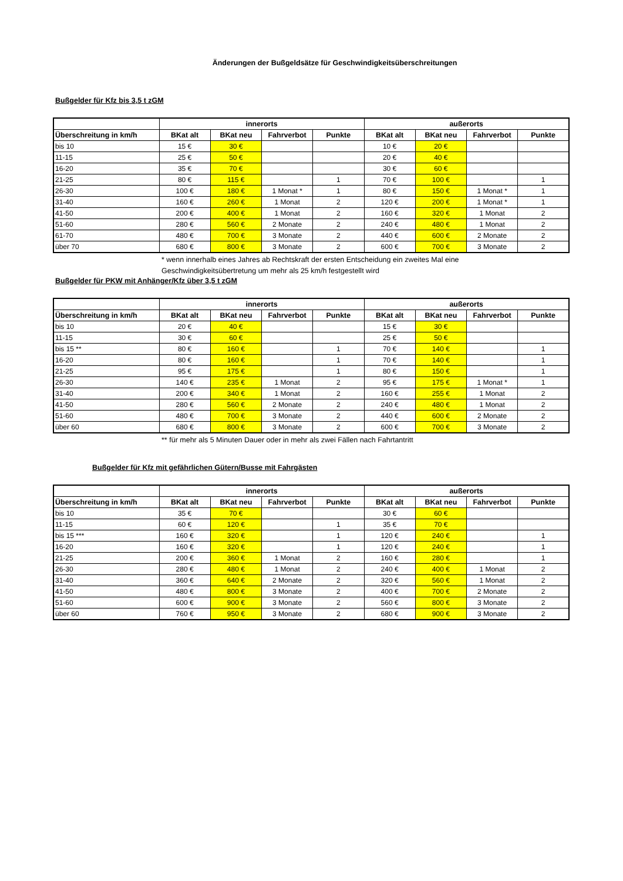Änderungen der Bußgeldsätze für Geschwindigkeitsüberschreitungen
Bußgelder für Kfz bis 3,5 t zGM
| | innerorts | | | | außerorts | | | |
| --- | --- | --- | --- | --- | --- | --- | --- | --- |
| Überschreitung in km/h | BKat alt | BKat neu | Fahrverbot | Punkte | BKat alt | BKat neu | Fahrverbot | Punkte |
| bis 10 | 15 € | 30 € | | | 10 € | 20 € | | |
| 11-15 | 25 € | 50 € | | | 20 € | 40 € | | |
| 16-20 | 35 € | 70 € | | | 30 € | 60 € | | |
| 21-25 | 80 € | 115 € | | 1 | 70 € | 100 € | | 1 |
| 26-30 | 100 € | 180 € | 1 Monat * | 1 | 80 € | 150 € | 1 Monat * | 1 |
| 31-40 | 160 € | 260 € | 1 Monat | 2 | 120 € | 200 € | 1 Monat * | 1 |
| 41-50 | 200 € | 400 € | 1 Monat | 2 | 160 € | 320 € | 1 Monat | 2 |
| 51-60 | 280 € | 560 € | 2 Monate | 2 | 240 € | 480 € | 1 Monat | 2 |
| 61-70 | 480 € | 700 € | 3 Monate | 2 | 440 € | 600 € | 2 Monate | 2 |
| über 70 | 680 € | 800 € | 3 Monate | 2 | 600 € | 700 € | 3 Monate | 2 |
* wenn innerhalb eines Jahres ab Rechtskraft der ersten Entscheidung ein zweites Mal eine
Geschwindigkeitsübertretung um mehr als 25 km/h festgestellt wird
Bußgelder für PKW mit Anhänger/Kfz über 3,5 t zGM
| | innerorts | | | | außerorts | | | |
| --- | --- | --- | --- | --- | --- | --- | --- | --- |
| Überschreitung in km/h | BKat alt | BKat neu | Fahrverbot | Punkte | BKat alt | BKat neu | Fahrverbot | Punkte |
| bis 10 | 20 € | 40 € | | | 15 € | 30 € | | |
| 11-15 | 30 € | 60 € | | | 25 € | 50 € | | |
| bis 15 ** | 80 € | 160 € | | 1 | 70 € | 140 € | | 1 |
| 16-20 | 80 € | 160 € | | 1 | 70 € | 140 € | | 1 |
| 21-25 | 95 € | 175 € | | 1 | 80 € | 150 € | | 1 |
| 26-30 | 140 € | 235 € | 1 Monat | 2 | 95 € | 175 € | 1 Monat * | 1 |
| 31-40 | 200 € | 340 € | 1 Monat | 2 | 160 € | 255 € | 1 Monat | 2 |
| 41-50 | 280 € | 560 € | 2 Monate | 2 | 240 € | 480 € | 1 Monat | 2 |
| 51-60 | 480 € | 700 € | 3 Monate | 2 | 440 € | 600 € | 2 Monate | 2 |
| über 60 | 680 € | 800 € | 3 Monate | 2 | 600 € | 700 € | 3 Monate | 2 |
** für mehr als 5 Minuten Dauer oder in mehr als zwei Fällen nach Fahrtantritt
Bußgelder für Kfz mit gefährlichen Gütern/Busse mit Fahrgästen
| | innerorts | | | | außerorts | | | |
| --- | --- | --- | --- | --- | --- | --- | --- | --- |
| Überschreitung in km/h | BKat alt | BKat neu | Fahrverbot | Punkte | BKat alt | BKat neu | Fahrverbot | Punkte |
| bis 10 | 35 € | 70 € | | | 30 € | 60 € | | |
| 11-15 | 60 € | 120 € | | 1 | 35 € | 70 € | | |
| bis 15 *** | 160 € | 320 € | | 1 | 120 € | 240 € | | 1 |
| 16-20 | 160 € | 320 € | | 1 | 120 € | 240 € | | 1 |
| 21-25 | 200 € | 360 € | 1 Monat | 2 | 160 € | 280 € | | 1 |
| 26-30 | 280 € | 480 € | 1 Monat | 2 | 240 € | 400 € | 1 Monat | 2 |
| 31-40 | 360 € | 640 € | 2 Monate | 2 | 320 € | 560 € | 1 Monat | 2 |
| 41-50 | 480 € | 800 € | 3 Monate | 2 | 400 € | 700 € | 2 Monate | 2 |
| 51-60 | 600 € | 900 € | 3 Monate | 2 | 560 € | 800 € | 3 Monate | 2 |
| über 60 | 760 € | 950 € | 3 Monate | 2 | 680 € | 900 € | 3 Monate | 2 |